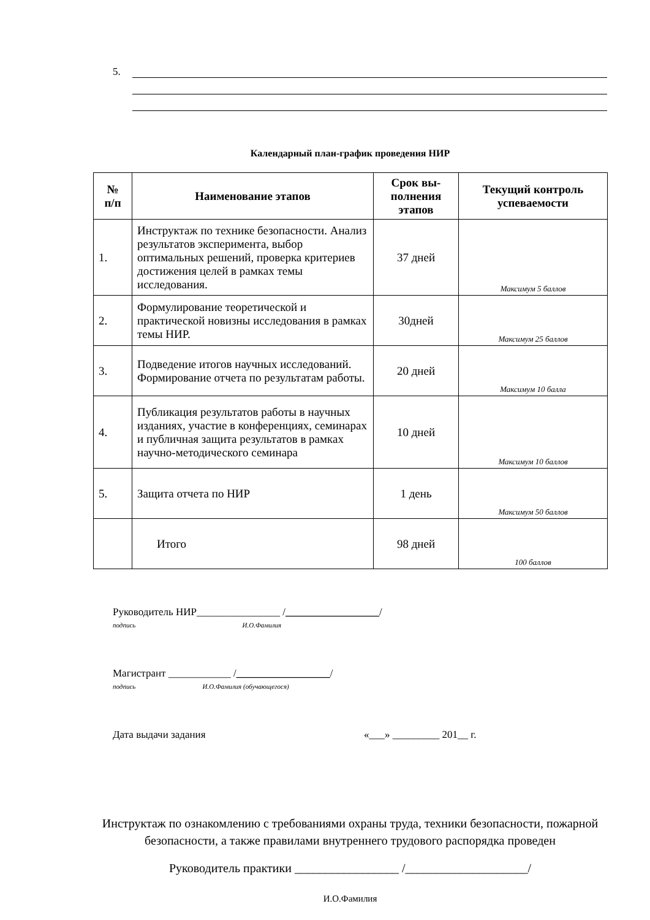5.
Календарный план-график проведения НИР
| № п/п | Наименование этапов | Срок вы- полнения этапов | Текущий контроль успеваемости |
| --- | --- | --- | --- |
| 1. | Инструктаж по технике безопасности. Анализ результатов эксперимента, выбор оптимальных решений, проверка критериев достижения целей в рамках темы исследования. | 37 дней | Максимум 5 баллов |
| 2. | Формулирование теоретической и практической новизны исследования в рамках темы НИР. | 30дней | Максимум 25 баллов |
| 3. | Подведение итогов научных исследований. Формирование отчета по результатам работы. | 20 дней | Максимум 10 балла |
| 4. | Публикация результатов работы в научных изданиях, участие в конференциях, семинарах и публичная защита результатов в рамках научно-методического семинара | 10 дней | Максимум 10 баллов |
| 5. | Защита отчета по НИР | 1 день | Максимум 50 баллов |
| | Итого | 98 дней | 100 баллов |
Руководитель НИР________________ /__________________/
подпись И.О.Фамилия
Магистрант ____________ /__________________/
подпись И.О.Фамилия (обучающегося)
Дата выдачи задания «___» _________ 201__ г.
Инструктаж по ознакомлению с требованиями охраны труда, техники безопасности, пожарной безопасности, а также правилами внутреннего трудового распорядка проведен
Руководитель практики _________________ /____________________/
И.О.Фамилия